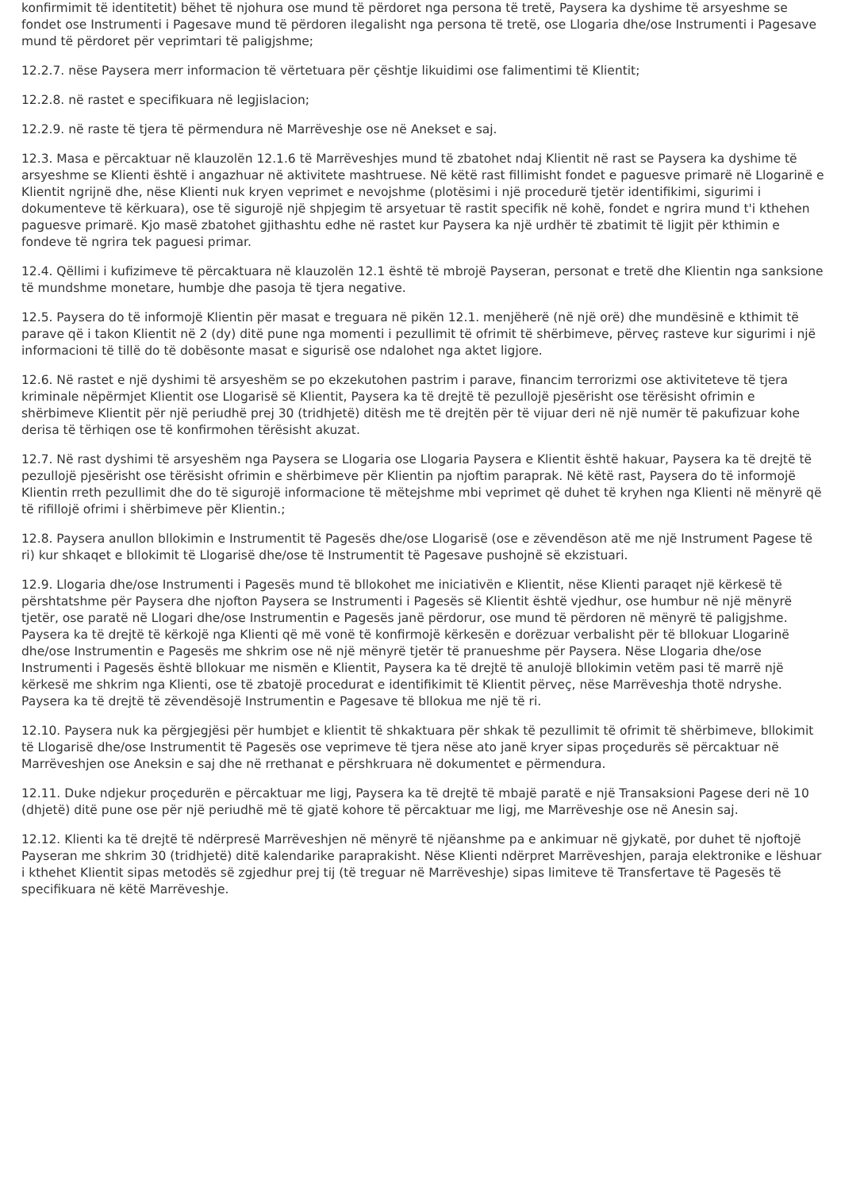konfirmimit të identitetit) bëhet të njohura ose mund të përdoret nga persona të tretë, Paysera ka dyshime të arsyeshme se fondet ose Instrumenti i Pagesave mund të përdoren ilegalisht nga persona të tretë, ose Llogaria dhe/ose Instrumenti i Pagesave mund të përdoret për veprimtari të paligjshme;
12.2.7. nëse Paysera merr informacion të vërtetuara për çështje likuidimi ose falimentimi të Klientit;
12.2.8. në rastet e specifikuara në legjislacion;
12.2.9. në raste të tjera të përmendura në Marrëveshje ose në Anekset e saj.
12.3. Masa e përcaktuar në klauzolën 12.1.6 të Marrëveshjes mund të zbatohet ndaj Klientit në rast se Paysera ka dyshime të arsyeshme se Klienti është i angazhuar në aktivitete mashtruese. Në këtë rast fillimisht fondet e paguesve primarë në Llogarinë e Klientit ngrijnë dhe, nëse Klienti nuk kryen veprimet e nevojshme (plotësimi i një procedurë tjetër identifikimi, sigurimi i dokumenteve të kërkuara), ose të sigurojë një shpjegim të arsyetuar të rastit specifik në kohë, fondet e ngrira mund t'i kthehen paguesve primarë. Kjo masë zbatohet gjithashtu edhe në rastet kur Paysera ka një urdhër të zbatimit të ligjit për kthimin e fondeve të ngrira tek paguesi primar.
12.4. Qëllimi i kufizimeve të përcaktuara në klauzolën 12.1 është të mbrojë Payseran, personat e tretë dhe Klientin nga sanksione të mundshme monetare, humbje dhe pasoja të tjera negative.
12.5. Paysera do të informojë Klientin për masat e treguara në pikën 12.1. menjëherë (në një orë) dhe mundësinë e kthimit të parave që i takon Klientit në 2 (dy) ditë pune nga momenti i pezullimit të ofrimit të shërbimeve, përveç rasteve kur sigurimi i një informacioni të tillë do të dobësonte masat e sigurisë ose ndalohet nga aktet ligjore.
12.6. Në rastet e një dyshimi të arsyeshëm se po ekzekutohen pastrim i parave, financim terrorizmi ose aktiviteteve të tjera kriminale nëpërmjet Klientit ose Llogarisë së Klientit, Paysera ka të drejtë të pezullojë pjesërisht ose tërësisht ofrimin e shërbimeve Klientit për një periudhë prej 30 (tridhjetë) ditësh me të drejtën për të vijuar deri në një numër të pakufizuar kohe derisa të tërhiqen ose të konfirmohen tërësisht akuzat.
12.7. Në rast dyshimi të arsyeshëm nga Paysera se Llogaria ose Llogaria Paysera e Klientit është hakuar, Paysera ka të drejtë të pezullojë pjesërisht ose tërësisht ofrimin e shërbimeve për Klientin pa njoftim paraprak. Në këtë rast, Paysera do të informojë Klientin rreth pezullimit dhe do të sigurojë informacione të mëtejshme mbi veprimet që duhet të kryhen nga Klienti në mënyrë që të rifillojë ofrimi i shërbimeve për Klientin.;
12.8. Paysera anullon bllokimin e Instrumentit të Pagesës dhe/ose Llogarisë (ose e zëvendëson atë me një Instrument Pagese të ri) kur shkaqet e bllokimit të Llogarisë dhe/ose të Instrumentit të Pagesave pushojnë së ekzistuari.
12.9. Llogaria dhe/ose Instrumenti i Pagesës mund të bllokohet me iniciativën e Klientit, nëse Klienti paraqet një kërkesë të përshtatshme për Paysera dhe njofton Paysera se Instrumenti i Pagesës së Klientit është vjedhur, ose humbur në një mënyrë tjetër, ose paratë në Llogari dhe/ose Instrumentin e Pagesës janë përdorur, ose mund të përdoren në mënyrë të paligjshme. Paysera ka të drejtë të kërkojë nga Klienti që më vonë të konfirmojë kërkesën e dorëzuar verbalisht për të bllokuar Llogarinë dhe/ose Instrumentin e Pagesës me shkrim ose në një mënyrë tjetër të pranueshme për Paysera. Nëse Llogaria dhe/ose Instrumenti i Pagesës është bllokuar me nismën e Klientit, Paysera ka të drejtë të anulojë bllokimin vetëm pasi të marrë një kërkesë me shkrim nga Klienti, ose të zbatojë procedurat e identifikimit të Klientit përveç, nëse Marrëveshja thotë ndryshe. Paysera ka të drejtë të zëvendësojë Instrumentin e Pagesave të bllokua me një të ri.
12.10. Paysera nuk ka përgjegjësi për humbjet e klientit të shkaktuara për shkak të pezullimit të ofrimit të shërbimeve, bllokimit të Llogarisë dhe/ose Instrumentit të Pagesës ose veprimeve të tjera nëse ato janë kryer sipas proçedurës së përcaktuar në Marrëveshjen ose Aneksin e saj dhe në rrethanat e përshkruara në dokumentet e përmendura.
12.11. Duke ndjekur proçedurën e përcaktuar me ligj, Paysera ka të drejtë të mbajë paratë e një Transaksioni Pagese deri në 10 (dhjetë) ditë pune ose për një periudhë më të gjatë kohore të përcaktuar me ligj, me Marrëveshje ose në Anesin saj.
12.12. Klienti ka të drejtë të ndërpresë Marrëveshjen në mënyrë të njëanshme pa e ankimuar në gjykatë, por duhet të njoftojë Payseran me shkrim 30 (tridhjetë) ditë kalendarike paraprakisht. Nëse Klienti ndërpret Marrëveshjen, paraja elektronike e lëshuar i kthehet Klientit sipas metodës së zgjedhur prej tij (të treguar në Marrëveshje) sipas limiteve të Transfertave të Pagesës të specifikuara në këtë Marrëveshje.